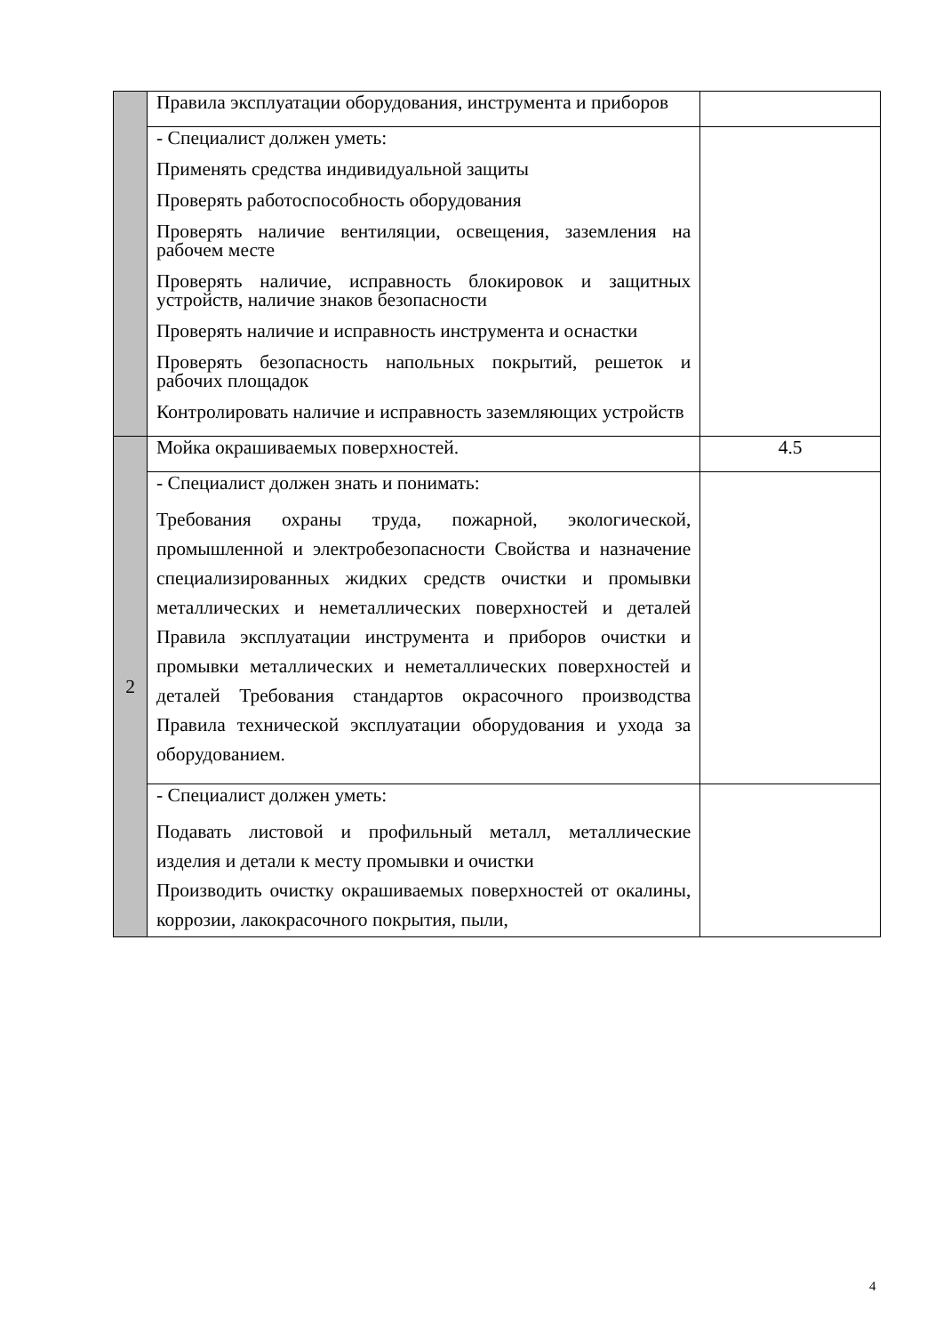| | Правила эксплуатации оборудования, инструмента и приборов | |
| | - Специалист должен уметь: Применять средства индивидуальной защиты Проверять работоспособность оборудования Проверять наличие вентиляции, освещения, заземления на рабочем месте Проверять наличие, исправность блокировок и защитных устройств, наличие знаков безопасности Проверять наличие и исправность инструмента и оснастки Проверять безопасность напольных покрытий, решеток и рабочих площадок Контролировать наличие и исправность заземляющих устройств | |
| 2 | Мойка окрашиваемых поверхностей. | 4.5 |
| | - Специалист должен знать и понимать: Требования охраны труда, пожарной, экологической, промышленной и электробезопасности Свойства и назначение специализированных жидких средств очистки и промывки металлических и неметаллических поверхностей и деталей Правила эксплуатации инструмента и приборов очистки и промывки металлических и неметаллических поверхностей и деталей Требования стандартов окрасочного производства Правила технической эксплуатации оборудования и ухода за оборудованием. | |
| | - Специалист должен уметь: Подавать листовой и профильный металл, металлические изделия и детали к месту промывки и очистки Производить очистку окрашиваемых поверхностей от окалины, коррозии, лакокрасочного покрытия, пыли, | |
4